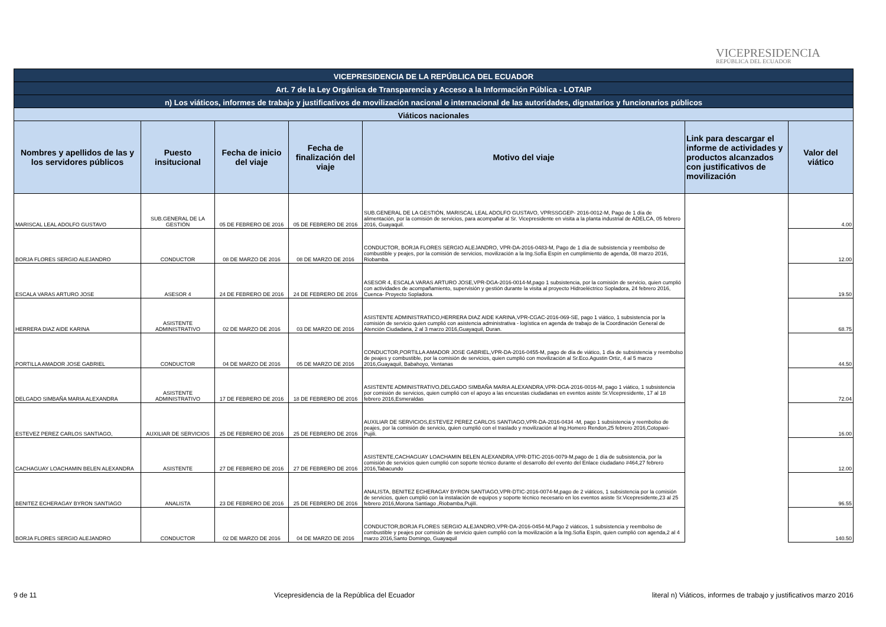VICEPRESIDENCIA
REPÚBLICA DEL ECUADOR
| VICEPRESIDENCIA DE LA REPÚBLICA DEL ECUADOR | | | | | | |
| Art. 7 de la Ley Orgánica de Transparencia y Acceso a la Información Pública - LOTAIP | | | | | | |
| n) Los viáticos, informes de trabajo y justificativos de movilización nacional o internacional de las autoridades, dignatarios y funcionarios públicos | | | | | | |
| Viáticos nacionales | | | | | | |
| Nombres y apellidos de las y los servidores públicos | Puesto insitucional | Fecha de inicio del viaje | Fecha de finalización del viaje | Motivo del viaje | Link para descargar el informe de actividades y productos alcanzados con justificativos de movilización | Valor del viático |
| MARISCAL LEAL ADOLFO GUSTAVO | SUB.GENERAL DE LA GESTIÓN | 05 DE FEBRERO DE 2016 | 05 DE FEBRERO DE 2016 | SUB.GENERAL DE LA GESTIÓN, MARISCAL LEAL ADOLFO GUSTAVO, VPRSSGGEP- 2016-0012-M, Pago de 1 día de alimentación, por la comisión de servicios, para acompañar al Sr. Vicepresidente en visita a la planta industrial de ADELCA, 05 febrero 2016, Guayaquil. | | 4.00 |
| BORJA FLORES SERGIO ALEJANDRO | CONDUCTOR | 08 DE MARZO DE 2016 | 08 DE MARZO DE 2016 | CONDUCTOR, BORJA FLORES SERGIO ALEJANDRO, VPR-DA-2016-0483-M, Pago de 1 día de subsistencia y reembolso de combustible y peajes, por la comisión de servicios, movilización a la Ing.Sofía Espín en cumplimiento de agenda, 08 marzo 2016, Riobamba. | | 12.00 |
| ESCALA VARAS ARTURO JOSE | ASESOR 4 | 24 DE FEBRERO DE 2016 | 24 DE FEBRERO DE 2016 | ASESOR 4, ESCALA VARAS ARTURO JOSE,VPR-DGA-2016-0014-M,pago 1 subsistencia, por la comisión de servicio, quien cumplió con actividades de acompañamiento, supervisión y gestión durante la visita al proyecto Hidroeléctrico Sopladora, 24 febrero 2016, Cuenca- Proyecto Sopladora. | | 19.50 |
| HERRERA DIAZ AIDE KARINA | ASISTENTE ADMINISTRATIVO | 02 DE MARZO DE 2016 | 03 DE MARZO DE 2016 | ASISTENTE ADMINISTRATICO,HERRERA DIAZ AIDE KARINA,VPR-CGAC-2016-069-SE, pago 1 viático, 1 subsistencia por la comisión de servicio quien cumplió con asistencia administrativa - logística en agenda de trabajo de la Coordinación General de Atención Ciudadana, 2 al 3 marzo 2016,Guayaquil, Duran. | | 68.75 |
| PORTILLA AMADOR JOSE GABRIEL | CONDUCTOR | 04 DE MARZO DE 2016 | 05 DE MARZO DE 2016 | CONDUCTOR,PORTILLA AMADOR JOSE GABRIEL,VPR-DA-2016-0455-M, pago de día de viático, 1 día de subsistencia y reembolso de peajes y combustible, por la comisión de servicios, quien cumplió con movilización al Sr.Eco.Agustin Ortiz, 4 al 5 marzo 2016,Guayaquil, Babahoyo, Ventanas | | 44.50 |
| DELGADO SIMBAÑA MARIA ALEXANDRA | ASISTENTE ADMINISTRATIVO | 17 DE FEBRERO DE 2016 | 18 DE FEBRERO DE 2016 | ASISTENTE ADMINISTRATIVO,DELGADO SIMBAÑA MARIA ALEXANDRA,VPR-DGA-2016-0016-M, pago 1 viático, 1 subsistencia por comisión de servicios, quien cumplió con el apoyo a las encuestas ciudadanas en eventos asiste Sr.Vicepresidente, 17 al 18 febrero 2016,Esmeraldas | | 72.04 |
| ESTEVEZ PEREZ CARLOS SANTIAGO, | AUXILIAR DE SERVICIOS | 25 DE FEBRERO DE 2016 | 25 DE FEBRERO DE 2016 | AUXILIAR DE SERVICIOS,ESTEVEZ PEREZ CARLOS SANTIAGO,VPR-DA-2016-0434 -M, pago 1 subsistencia y reembolso de peajes, por la comisión de servicio, quien cumplió con el traslado y movilización al Ing.Homero Rendon,25 febrero 2016,Cotopaxi- Pujili. | | 16.00 |
| CACHAGUAY LOACHAMIN BELEN ALEXANDRA | ASISTENTE | 27 DE FEBRERO DE 2016 | 27 DE FEBRERO DE 2016 | ASISTENTE,CACHAGUAY LOACHAMIN BELEN ALEXANDRA,VPR-DTIC-2016-0079-M,pago de 1 día de subsistencia, por la comisión de servicios quien cumplió con soporte técnico durante el desarrollo del evento del Enlace ciudadano #464,27 febrero 2016,Tabacundo | | 12.00 |
| BENITEZ ECHERAGAY BYRON SANTIAGO | ANALISTA | 23 DE FEBRERO DE 2016 | 25 DE FEBRERO DE 2016 | ANALISTA, BENITEZ ECHERAGAY BYRON SANTIAGO,VPR-DTIC-2016-0074-M,pago de 2 viáticos, 1 subsistencia por la comisión de servicios, quien cumplió con la instalación de equipos y soporte técnico necesario en los eventos asiste Sr.Vicepresidente,23 al 25 febrero 2016,Morona Santiago ,Riobamba,Pujilí. | | 96.55 |
| BORJA FLORES SERGIO ALEJANDRO | CONDUCTOR | 02 DE MARZO DE 2016 | 04 DE MARZO DE 2016 | CONDUCTOR,BORJA FLORES SERGIO ALEJANDRO,VPR-DA-2016-0454-M,Pago 2 viáticos, 1 subsistencia y reembolso de combustible y peajes por comisión de servicio quien cumplió con la movilización a la Ing.Sofía Espín, quien cumplió con agenda,2 al 4 marzo 2016,Santo Domingo, Guayaquil | | 140.50 |
9 de 11 Vicepresidencia de la República del Ecuador literal n) Viáticos, informes de trabajo y justificativos marzo 2016